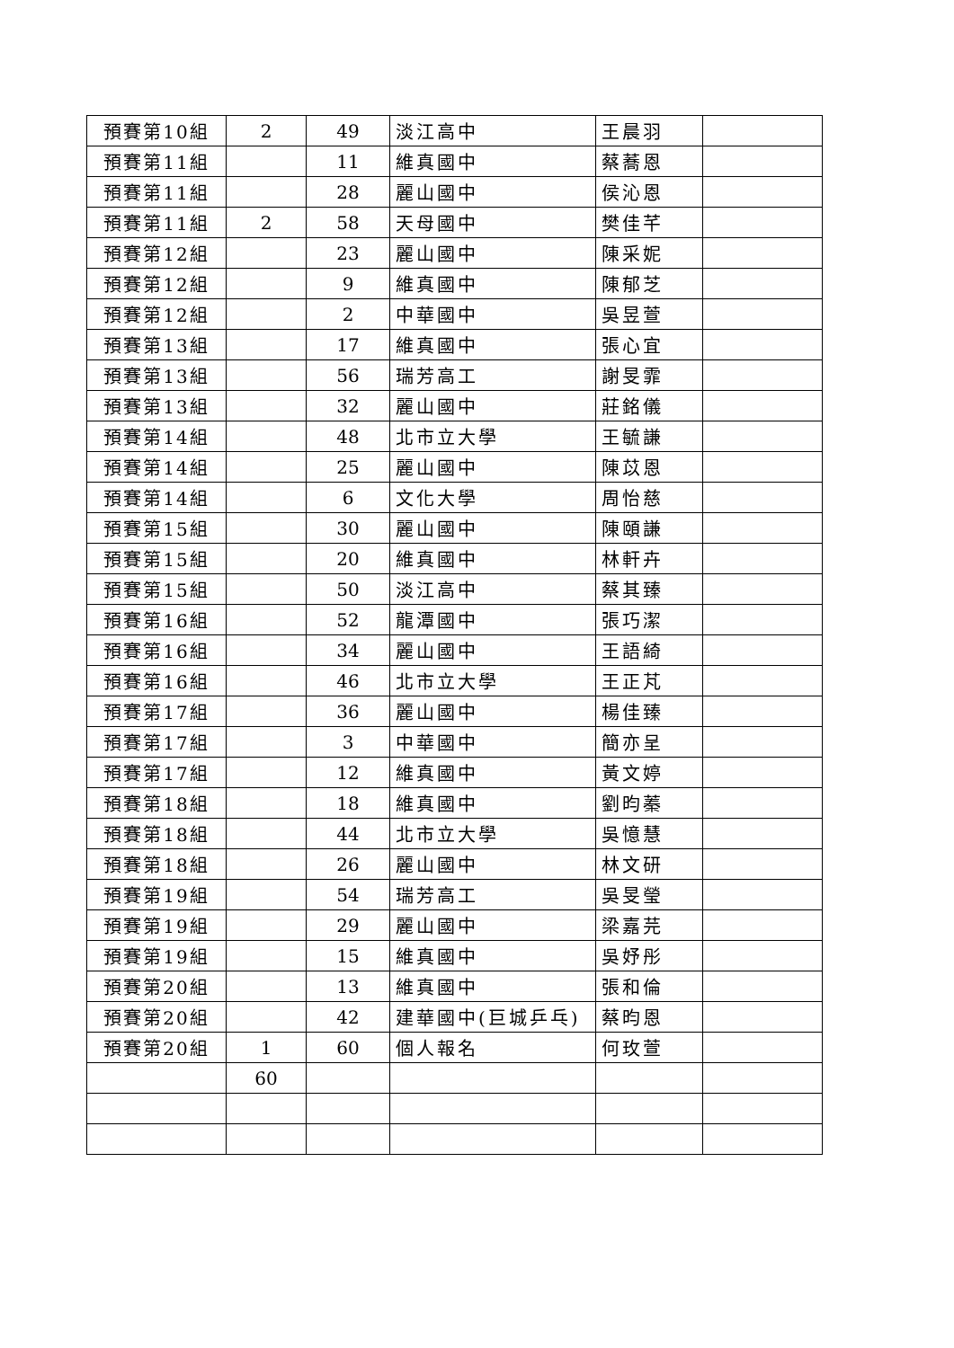| 預賽第10組 | 2 | 49 | 淡江高中 | 王晨羽 | |
| 預賽第11組 | | 11 | 維真國中 | 蔡蕎恩 | |
| 預賽第11組 | | 28 | 麗山國中 | 侯沁恩 | |
| 預賽第11組 | 2 | 58 | 天母國中 | 樊佳芊 | |
| 預賽第12組 | | 23 | 麗山國中 | 陳采妮 | |
| 預賽第12組 | | 9 | 維真國中 | 陳郁芝 | |
| 預賽第12組 | | 2 | 中華國中 | 吳昱萱 | |
| 預賽第13組 | | 17 | 維真國中 | 張心宜 | |
| 預賽第13組 | | 56 | 瑞芳高工 | 謝旻霏 | |
| 預賽第13組 | | 32 | 麗山國中 | 莊銘儀 | |
| 預賽第14組 | | 48 | 北市立大學 | 王毓謙 | |
| 預賽第14組 | | 25 | 麗山國中 | 陳苡恩 | |
| 預賽第14組 | | 6 | 文化大學 | 周怡慈 | |
| 預賽第15組 | | 30 | 麗山國中 | 陳頤謙 | |
| 預賽第15組 | | 20 | 維真國中 | 林軒卉 | |
| 預賽第15組 | | 50 | 淡江高中 | 蔡其臻 | |
| 預賽第16組 | | 52 | 龍潭國中 | 張巧潔 | |
| 預賽第16組 | | 34 | 麗山國中 | 王語綺 | |
| 預賽第16組 | | 46 | 北市立大學 | 王正芃 | |
| 預賽第17組 | | 36 | 麗山國中 | 楊佳臻 | |
| 預賽第17組 | | 3 | 中華國中 | 簡亦呈 | |
| 預賽第17組 | | 12 | 維真國中 | 黃文婷 | |
| 預賽第18組 | | 18 | 維真國中 | 劉昀蓁 | |
| 預賽第18組 | | 44 | 北市立大學 | 吳憶慧 | |
| 預賽第18組 | | 26 | 麗山國中 | 林文研 | |
| 預賽第19組 | | 54 | 瑞芳高工 | 吳旻瑩 | |
| 預賽第19組 | | 29 | 麗山國中 | 梁嘉芫 | |
| 預賽第19組 | | 15 | 維真國中 | 吳妤彤 | |
| 預賽第20組 | | 13 | 維真國中 | 張和倫 | |
| 預賽第20組 | | 42 | 建華國中(巨城乒乓) | 蔡昀恩 | |
| 預賽第20組 | 1 | 60 | 個人報名 | 何玫萱 | |
| | 60 | | | | |